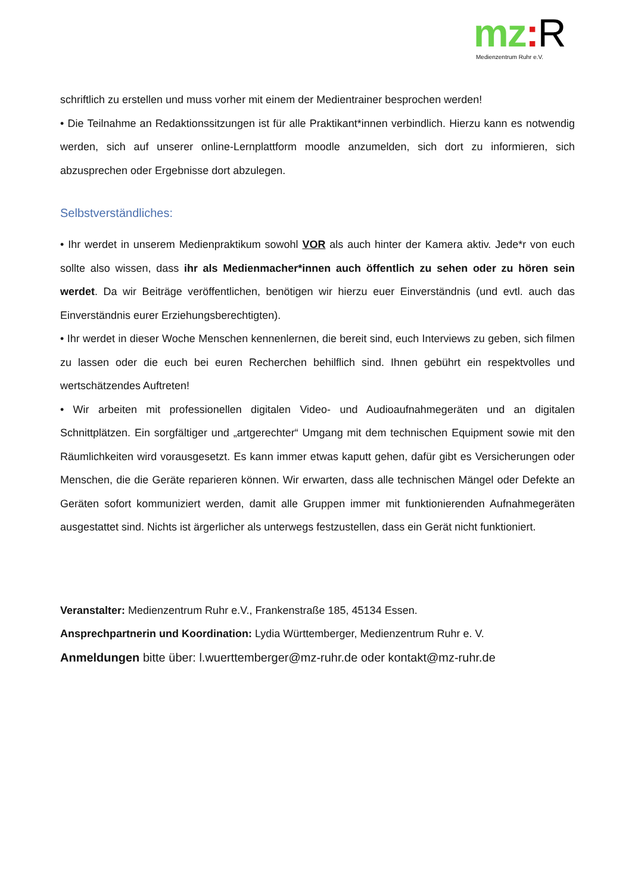mz: R
Medienzentrum Ruhr e.V.
schriftlich zu erstellen und muss vorher mit einem der Medientrainer besprochen werden!
• Die Teilnahme an Redaktionssitzungen ist für alle Praktikant*innen verbindlich. Hierzu kann es notwendig werden, sich auf unserer online-Lernplattform moodle anzumelden, sich dort zu informieren, sich abzusprechen oder Ergebnisse dort abzulegen.
Selbstverständliches:
• Ihr werdet in unserem Medienpraktikum sowohl VOR als auch hinter der Kamera aktiv. Jede*r von euch sollte also wissen, dass ihr als Medienmacher*innen auch öffentlich zu sehen oder zu hören sein werdet. Da wir Beiträge veröffentlichen, benötigen wir hierzu euer Einverständnis (und evtl. auch das Einverständnis eurer Erziehungsberechtigten).
• Ihr werdet in dieser Woche Menschen kennenlernen, die bereit sind, euch Interviews zu geben, sich filmen zu lassen oder die euch bei euren Recherchen behilflich sind. Ihnen gebührt ein respektvolles und wertschätzendes Auftreten!
• Wir arbeiten mit professionellen digitalen Video- und Audioaufnahmegeräten und an digitalen Schnittplätzen. Ein sorgfältiger und „artgerechter“ Umgang mit dem technischen Equipment sowie mit den Räumlichkeiten wird vorausgesetzt. Es kann immer etwas kaputt gehen, dafür gibt es Versicherungen oder Menschen, die die Geräte reparieren können. Wir erwarten, dass alle technischen Mängel oder Defekte an Geräten sofort kommuniziert werden, damit alle Gruppen immer mit funktionierenden Aufnahmegeräten ausgestattet sind. Nichts ist ärgerlicher als unterwegs festzustellen, dass ein Gerät nicht funktioniert.
Veranstalter: Medienzentrum Ruhr e.V., Frankenstraße 185, 45134 Essen.
Ansprechpartnerin und Koordination: Lydia Württemberger, Medienzentrum Ruhr e. V.
Anmeldungen bitte über: l.wuerttemberger@mz-ruhr.de oder kontakt@mz-ruhr.de